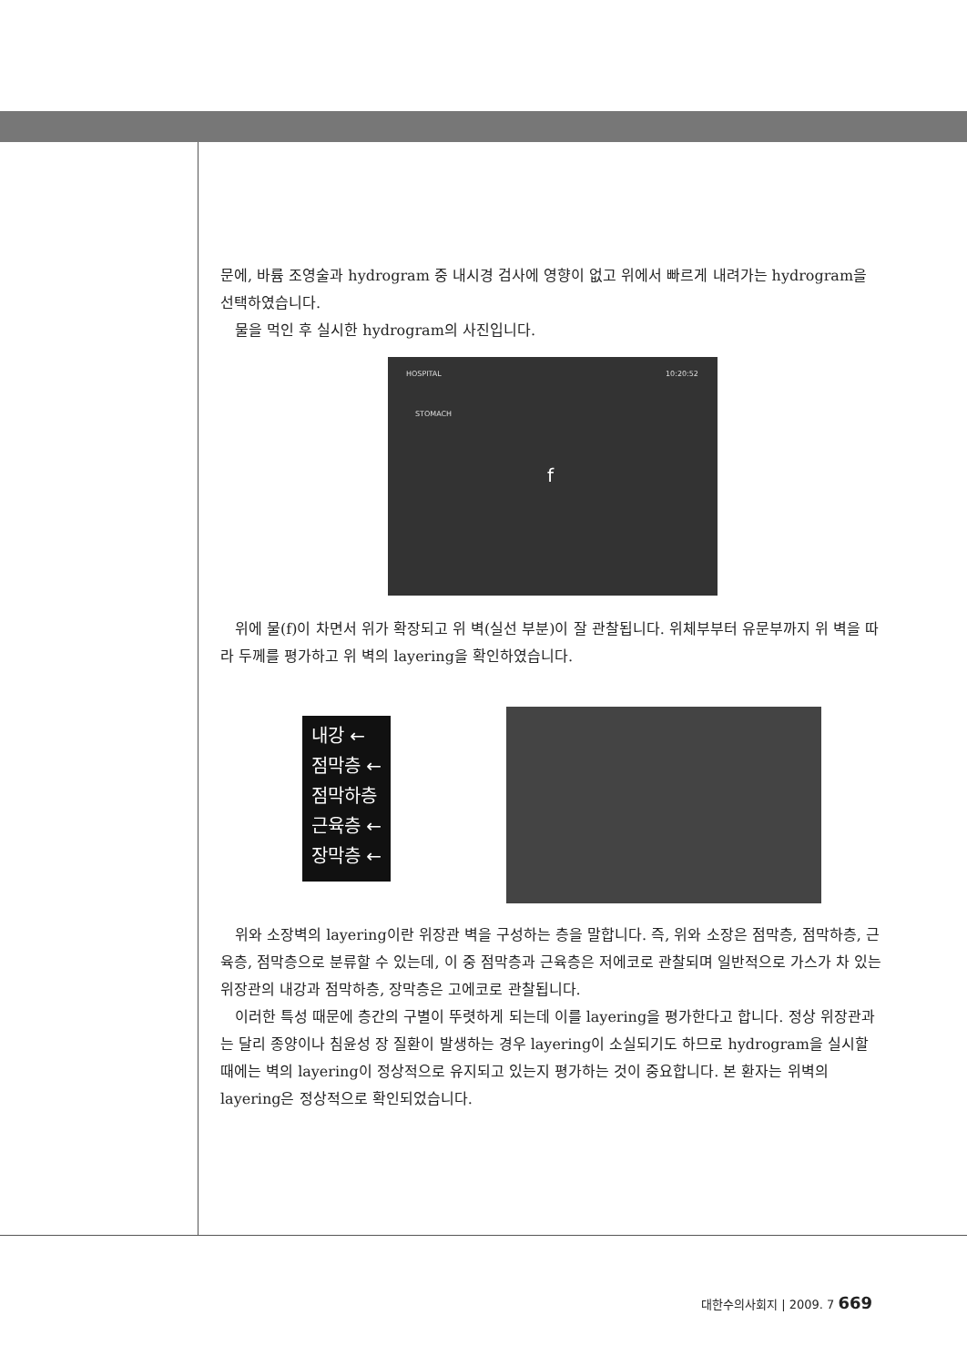문에, 바륨 조영술과 hydrogram 중 내시경 검사에 영향이 없고 위에서 빠르게 내려가는 hydrogram을 선택하였습니다.
물을 먹인 후 실시한 hydrogram의 사진입니다.
HOSPITAL 10:20:52
STOMACH
f
위에 물(f)이 차면서 위가 확장되고 위 벽(실선 부분)이 잘 관찰됩니다. 위체부부터 유문부까지 위 벽을 따라 두께를 평가하고 위 벽의 layering을 확인하였습니다.
내강 ←
점막층 ←
점막하층
근육층 ←
장막층 ←
위와 소장벽의 layering이란 위장관 벽을 구성하는 층을 말합니다. 즉, 위와 소장은 점막층, 점막하층, 근육층, 점막층으로 분류할 수 있는데, 이 중 점막층과 근육층은 저에코로 관찰되며 일반적으로 가스가 차 있는 위장관의 내강과 점막하층, 장막층은 고에코로 관찰됩니다.
이러한 특성 때문에 층간의 구별이 뚜렷하게 되는데 이를 layering을 평가한다고 합니다. 정상 위장관과는 달리 종양이나 침윤성 장 질환이 발생하는 경우 layering이 소실되기도 하므로 hydrogram을 실시할 때에는 벽의 layering이 정상적으로 유지되고 있는지 평가하는 것이 중요합니다. 본 환자는 위벽의 layering은 정상적으로 확인되었습니다.
대한수의사회지 | 2009. 7 669